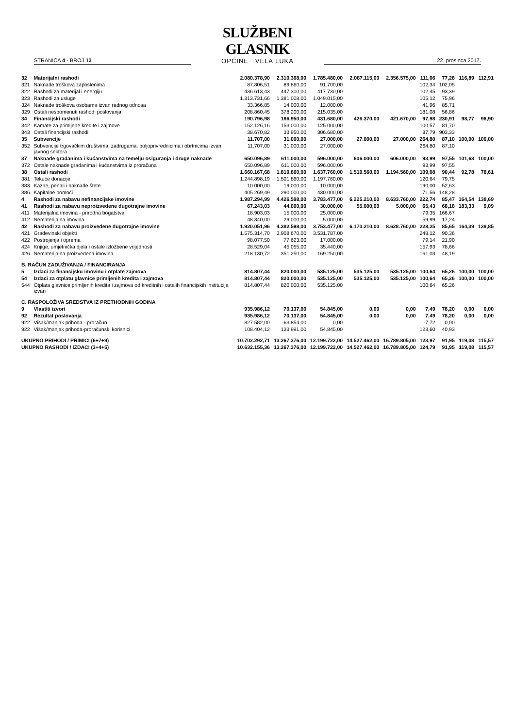STRANICA 4 - BROJ 13
SLUŽBENI GLASNIK
OPĆINE VELA LUKA
22. prosinca 2017.
| 32 | Materijalni rashodi | 2.080.378,90 | 2.310.368,00 | 1.785.480,00 | 2.087.115,00 | 2.356.575,00 | 111,06 | 77,28 | 116,89 | 112,91 |
| 321 | Naknade troškova zaposlenima | 87.806,51 | 89.860,00 | 91.700,00 | | | 102,34 | 102,05 | | |
| 322 | Rashodi za materijal i energiju | 436.613,43 | 447.300,00 | 417.730,00 | | | 102,45 | 93,39 | | |
| 323 | Rashodi za usluge | 1.313.731,66 | 1.381.008,00 | 1.049.015,00 | | | 105,12 | 75,96 | | |
| 324 | Naknade troškova osobama izvan radnog odnosa | 33.366,85 | 14.000,00 | 12.000,00 | | | 41,96 | 85,71 | | |
| 329 | Ostali nespomenuti rashodi poslovanja | 208.860,45 | 378.200,00 | 215.035,00 | | | 181,08 | 56,86 | | |
| 34 | Financijski rashodi | 190.796,98 | 186.950,00 | 431.680,00 | 426.370,00 | 421.670,00 | 97,98 | 230,91 | 98,77 | 98,90 |
| 342 | Kamate za primljene kredite i zajmove | 152.126,16 | 153.000,00 | 125.000,00 | | | 100,57 | 81,70 | | |
| 343 | Ostali financijski rashodi | 38.670,82 | 33.950,00 | 306.680,00 | | | 87,79 | 903,33 | | |
| 35 | Subvencije | 11.707,00 | 31.000,00 | 27.000,00 | 27.000,00 | 27.000,00 | 264,80 | 87,10 | 100,00 | 100,00 |
| 352 | Subvencije trgovačkim društvima, zadrugama, poljoprivrednicima i obrtnicima izvan javnog sektora | 11.707,00 | 31.000,00 | 27.000,00 | | | 264,80 | 87,10 | | |
| 37 | Naknade građanima i kućanstvima na temelju osiguranja i druge naknade | 650.096,89 | 611.000,00 | 596.000,00 | 606.000,00 | 606.000,00 | 93,99 | 97,55 | 101,68 | 100,00 |
| 372 | Ostale naknade građanima i kućanstvima iz proračuna | 650.096,89 | 611.000,00 | 596.000,00 | | | 93,99 | 97,55 | | |
| 38 | Ostali rashodi | 1.660.167,68 | 1.810.860,00 | 1.637.760,00 | 1.519.560,00 | 1.194.560,00 | 109,08 | 90,44 | 92,78 | 78,61 |
| 381 | Tekuće donacije | 1.244.898,19 | 1.501.860,00 | 1.197.760,00 | | | 120,64 | 79,75 | | |
| 383 | Kazne, penali i naknade štete | 10.000,00 | 19.000,00 | 10.000,00 | | | 190,00 | 52,63 | | |
| 386 | Kapitalne pomoći | 405.269,49 | 290.000,00 | 430.000,00 | | | 71,56 | 148,28 | | |
| 4 | Rashodi za nabavu nefinancijske imovine | 1.987.294,99 | 4.426.598,00 | 3.783.477,00 | 6.225.210,00 | 8.633.760,00 | 222,74 | 85,47 | 164,54 | 138,69 |
| 41 | Rashodi za nabavu neproizvedene dugotrajne imovine | 67.243,03 | 44.000,00 | 30.000,00 | 55.000,00 | 5.000,00 | 65,43 | 68,18 | 183,33 | 9,09 |
| 411 | Materijalna imovina - prirodna bogatstva | 18.903,03 | 15.000,00 | 25.000,00 | | | 79,35 | 166,67 | | |
| 412 | Nematerijalna imovina | 48.340,00 | 29.000,00 | 5.000,00 | | | 59,99 | 17,24 | | |
| 42 | Rashodi za nabavu proizvedene dugotrajne imovine | 1.920.051,96 | 4.382.598,00 | 3.753.477,00 | 6.170.210,00 | 8.628.760,00 | 228,25 | 85,65 | 164,39 | 139,85 |
| 421 | Građevinski objekti | 1.575.314,70 | 3.908.670,00 | 3.531.787,00 | | | 248,12 | 90,36 | | |
| 422 | Postrojenja i oprema | 98.077,50 | 77.623,00 | 17.000,00 | | | 79,14 | 21,90 | | |
| 424 | Knjige, umjetnička djela i ostale izložbene vrijednosti | 28.529,04 | 45.055,00 | 35.440,00 | | | 157,93 | 78,66 | | |
| 426 | Nematerijalna proizvedena imovina | 218.130,72 | 351.250,00 | 169.250,00 | | | 161,03 | 48,19 | | |
| B. RAČUN ZADUŽIVANJA / FINANCIRANJA | | | | | | | | | | |
| 5 | Izdaci za financijsku imovinu i otplate zajmova | 814.807,44 | 820.000,00 | 535.125,00 | 535.125,00 | 535.125,00 | 100,64 | 65,26 | 100,00 | 100,00 |
| 54 | Izdaci za otplatu glavnice primljenih kredita i zajmova | 814.807,44 | 820.000,00 | 535.125,00 | 535.125,00 | 535.125,00 | 100,64 | 65,26 | 100,00 | 100,00 |
| 544 | Otplata glavnice primljenih kredita i zajmova od kreditnih i ostalih financijskih institucija izvan | 814.807,44 | 820.000,00 | 535.125,00 | | | 100,64 | 65,26 | | |
| C. RASPOLOŽIVA SREDSTVA IZ PRETHODNIH GODINA | | | | | | | | | | |
| 9 | Vlastiti izvori | 935.986,12 | 70.137,00 | 54.845,00 | 0,00 | 0,00 | 7,49 | 78,20 | 0,00 | 0,00 |
| 92 | Rezultat poslovanja | 935.986,12 | 70.137,00 | 54.845,00 | 0,00 | 0,00 | 7,49 | 78,20 | 0,00 | 0,00 |
| 922 | Višak/manjak prihoda - proračun | 827.582,00 | -63.854,00 | 0,00 | | | -7,72 | 0,00 | | |
| 922 | Višak/manjak prihoda-proračunski korisnici | 108.404,12 | 133.991,00 | 54.845,00 | | | 123,60 | 40,93 | | |
| UKUPNO PRIHODI / PRIMICI (6+7+9) | | 10.702.292,71 | 13.267.376,00 | 12.199.722,00 | 14.527.462,00 | 16.789.805,00 | 123,97 | 91,95 | 119,08 | 115,57 |
| UKUPNO RASHODI / IZDACI (3+4+5) | | 10.632.155,36 | 13.267.376,00 | 12.199.722,00 | 14.527.462,00 | 16.789.805,00 | 124,79 | 91,95 | 119,08 | 115,57 |